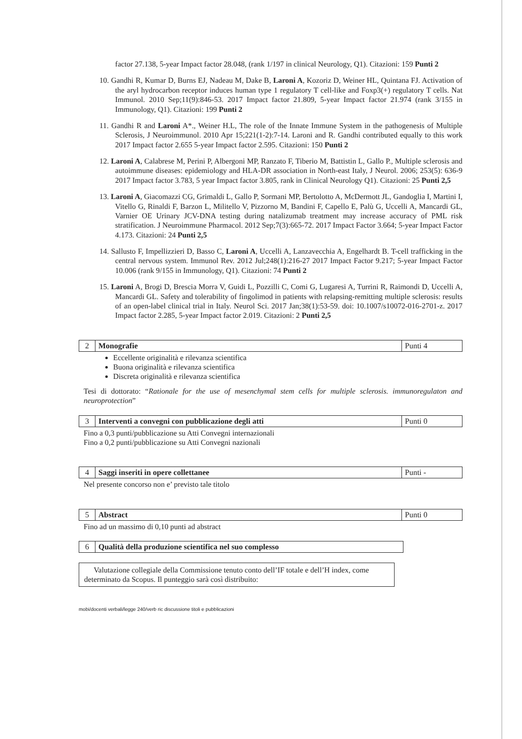factor 27.138, 5-year Impact factor 28.048, (rank 1/197 in clinical Neurology, Q1). Citazioni: 159 Punti 2
10. Gandhi R, Kumar D, Burns EJ, Nadeau M, Dake B, Laroni A, Kozoriz D, Weiner HL, Quintana FJ. Activation of the aryl hydrocarbon receptor induces human type 1 regulatory T cell-like and Foxp3(+) regulatory T cells. Nat Immunol. 2010 Sep;11(9):846-53. 2017 Impact factor 21.809, 5-year Impact factor 21.974 (rank 3/155 in Immunology, Q1). Citazioni: 199 Punti 2
11. Gandhi R and Laroni A*., Weiner H.L, The role of the Innate Immune System in the pathogenesis of Multiple Sclerosis, J Neuroimmunol. 2010 Apr 15;221(1-2):7-14. Laroni and R. Gandhi contributed equally to this work 2017 Impact factor 2.655 5-year Impact factor 2.595. Citazioni: 150 Punti 2
12. Laroni A, Calabrese M, Perini P, Albergoni MP, Ranzato F, Tiberio M, Battistin L, Gallo P., Multiple sclerosis and autoimmune diseases: epidemiology and HLA-DR association in North-east Italy, J Neurol. 2006; 253(5): 636-9 2017 Impact factor 3.783, 5 year Impact factor 3.805, rank in Clinical Neurology Q1). Citazioni: 25 Punti 2,5
13. Laroni A, Giacomazzi CG, Grimaldi L, Gallo P, Sormani MP, Bertolotto A, McDermott JL, Gandoglia I, Martini I, Vitello G, Rinaldi F, Barzon L, Militello V, Pizzorno M, Bandini F, Capello E, Palù G, Uccelli A, Mancardi GL, Varnier OE Urinary JCV-DNA testing during natalizumab treatment may increase accuracy of PML risk stratification. J Neuroimmune Pharmacol. 2012 Sep;7(3):665-72. 2017 Impact Factor 3.664; 5-year Impact Factor 4.173. Citazioni: 24 Punti 2,5
14. Sallusto F, Impellizzieri D, Basso C, Laroni A, Uccelli A, Lanzavecchia A, Engelhardt B. T-cell trafficking in the central nervous system. Immunol Rev. 2012 Jul;248(1):216-27 2017 Impact Factor 9.217; 5-year Impact Factor 10.006 (rank 9/155 in Immunology, Q1). Citazioni: 74 Punti 2
15. Laroni A, Brogi D, Brescia Morra V, Guidi L, Pozzilli C, Comi G, Lugaresi A, Turrini R, Raimondi D, Uccelli A, Mancardi GL. Safety and tolerability of fingolimod in patients with relapsing-remitting multiple sclerosis: results of an open-label clinical trial in Italy. Neurol Sci. 2017 Jan;38(1):53-59. doi: 10.1007/s10072-016-2701-z. 2017 Impact factor 2.285, 5-year Impact factor 2.019. Citazioni: 2 Punti 2,5
| 2 | Monografie | Punti 4 |
Eccellente originalità e rilevanza scientifica
Buona originalità e rilevanza scientifica
Discreta originalità e rilevanza scientifica
Tesi di dottorato: “Rationale for the use of mesenchymal stem cells for multiple sclerosis. immunoregulaton and neuroprotection”
| 3 | Interventi a convegni con pubblicazione degli atti | Punti 0 |
Fino a 0,3 punti/pubblicazione su Atti Convegni internazionali
Fino a 0,2 punti/pubblicazione su Atti Convegni nazionali
| 4 | Saggi inseriti in opere collettanee | Punti - |
Nel presente concorso non e’ previsto tale titolo
| 5 | Abstract | Punti 0 |
Fino ad un massimo di 0,10 punti ad abstract
| 6 | Qualità della produzione scientifica nel suo complesso |
Valutazione collegiale della Commissione tenuto conto dell’IF totale e dell’H index, come determinato da Scopus. Il punteggio sarà così distribuito:
mobi/docenti verbali/legge 240/verb ric discussione titoli e pubblicazioni